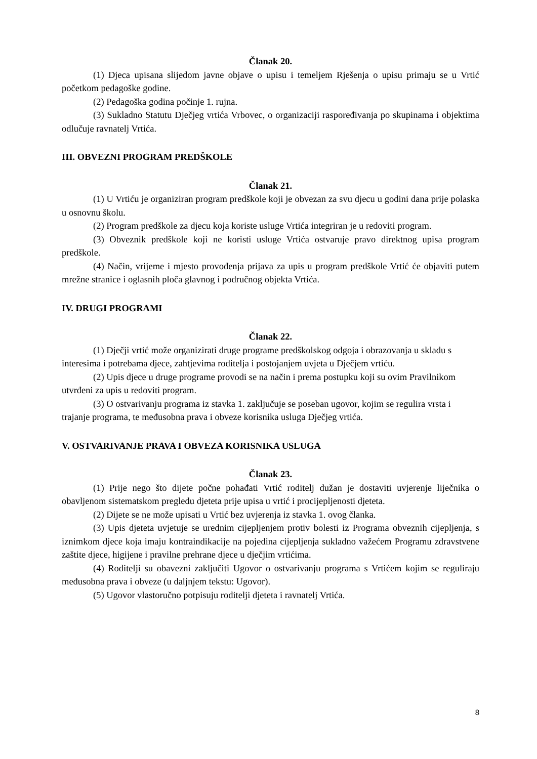Članak 20.
(1) Djeca upisana slijedom javne objave o upisu i temeljem Rješenja o upisu primaju se u Vrtić početkom pedagoške godine.
(2) Pedagoška godina počinje 1. rujna.
(3) Sukladno Statutu Dječjeg vrtića Vrbovec, o organizaciji raspoređivanja po skupinama i objektima odlučuje ravnatelj Vrtića.
III. OBVEZNI PROGRAM PREDŠKOLE
Članak 21.
(1) U Vrtiću je organiziran program predškole koji je obvezan za svu djecu u godini dana prije polaska u osnovnu školu.
(2) Program predškole za djecu koja koriste usluge Vrtića integriran je u redoviti program.
(3) Obveznik predškole koji ne koristi usluge Vrtića ostvaruje pravo direktnog upisa program predškole.
(4) Način, vrijeme i mjesto provođenja prijava za upis u program predškole Vrtić će objaviti putem mrežne stranice i oglasnih ploča glavnog i područnog objekta Vrtića.
IV. DRUGI PROGRAMI
Članak 22.
(1) Dječji vrtić može organizirati druge programe predškolskog odgoja i obrazovanja u skladu s interesima i potrebama djece, zahtjevima roditelja i postojanjem uvjeta u Dječjem vrtiću.
(2) Upis djece u druge programe provodi se na način i prema postupku koji su ovim Pravilnikom utvrđeni za upis u redoviti program.
(3) O ostvarivanju programa iz stavka 1. zaključuje se poseban ugovor, kojim se regulira vrsta i trajanje programa, te međusobna prava i obveze korisnika usluga Dječjeg vrtića.
V. OSTVARIVANJE PRAVA I OBVEZA KORISNIKA USLUGA
Članak 23.
(1) Prije nego što dijete počne pohađati Vrtić roditelj dužan je dostaviti uvjerenje liječnika o obavljenom sistematskom pregledu djeteta prije upisa u vrtić i procijepljenosti djeteta.
(2) Dijete se ne može upisati u Vrtić bez uvjerenja iz stavka 1. ovog članka.
(3) Upis djeteta uvjetuje se urednim cijepljenjem protiv bolesti iz Programa obveznih cijepljenja, s iznimkom djece koja imaju kontraindikacije na pojedina cijepljenja sukladno važećem Programu zdravstvene zaštite djece, higijene i pravilne prehrane djece u dječjim vrtićima.
(4) Roditelji su obavezni zaključiti Ugovor o ostvarivanju programa s Vrtićem kojim se reguliraju međusobna prava i obveze (u daljnjem tekstu: Ugovor).
(5) Ugovor vlastoručno potpisuju roditelji djeteta i ravnatelj Vrtića.
8